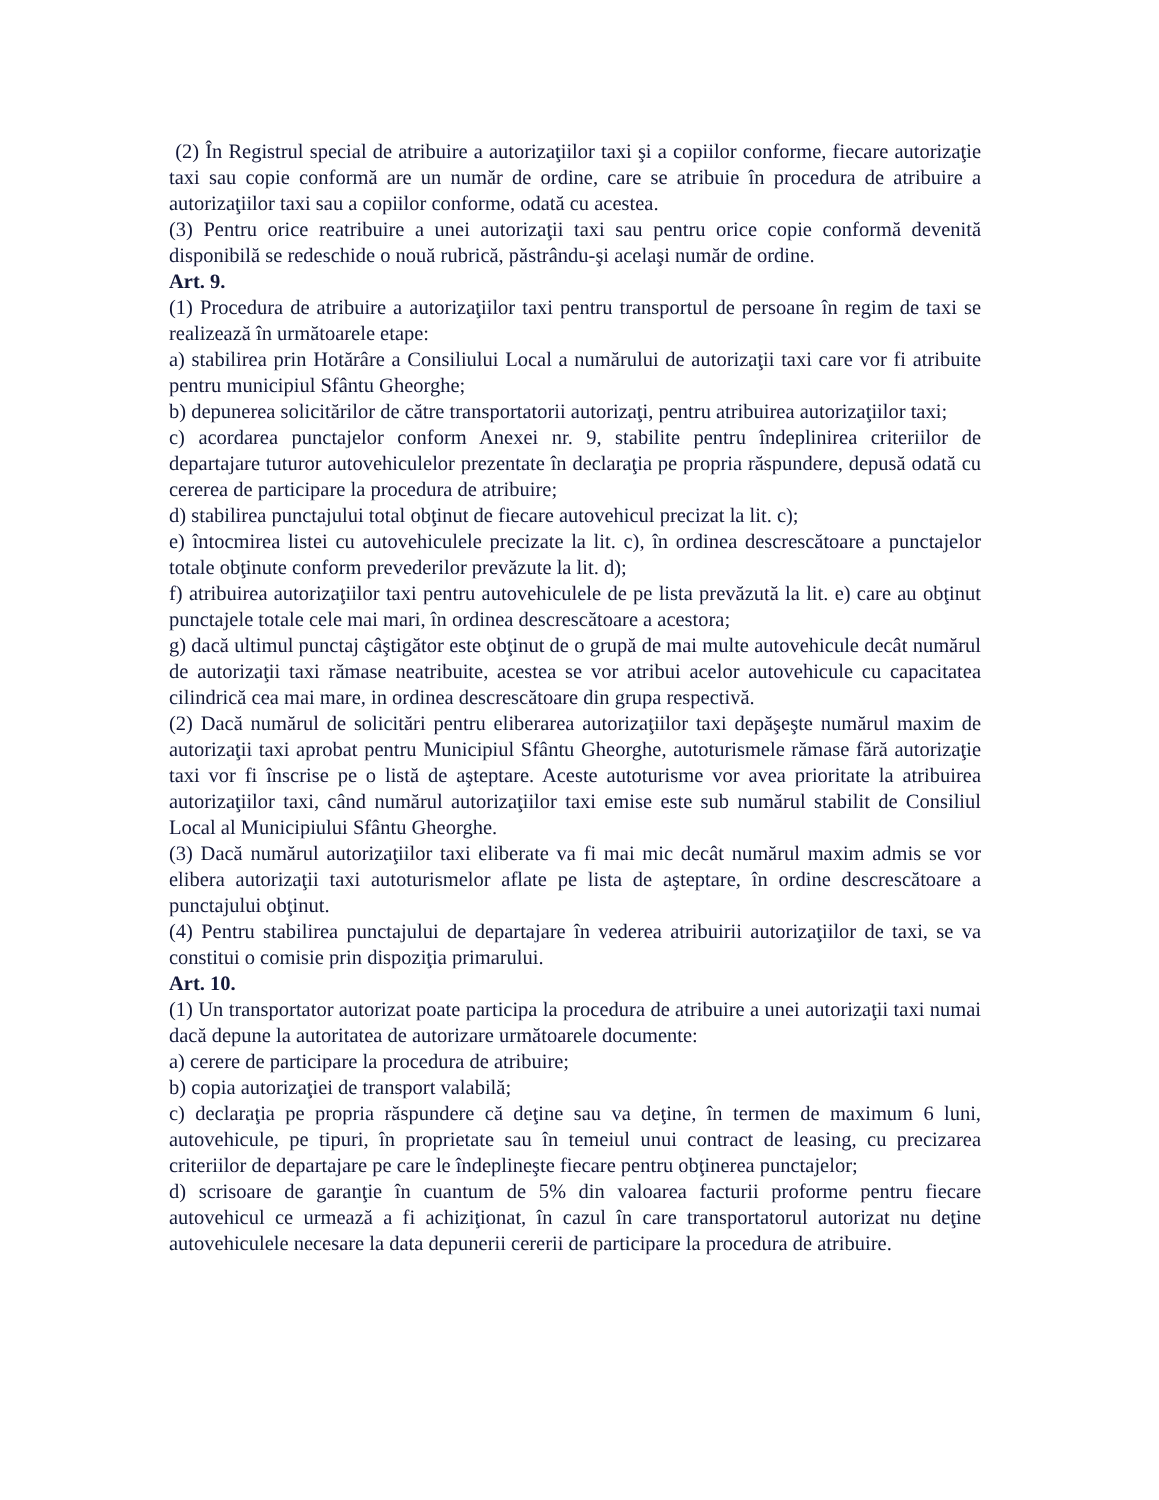(2) În Registrul special de atribuire a autorizaţiilor taxi şi a copiilor conforme, fiecare autorizaţie taxi sau copie conformă are un număr de ordine, care se atribuie în procedura de atribuire a autorizaţiilor taxi sau a copiilor conforme, odată cu acestea.
(3) Pentru orice reatribuire a unei autorizaţii taxi sau pentru orice copie conformă devenită disponibilă se redeschide o nouă rubrică, păstrându-şi acelaşi număr de ordine.
Art. 9.
(1) Procedura de atribuire a autorizaţiilor taxi pentru transportul de persoane în regim de taxi se realizează în următoarele etape:
a) stabilirea prin Hotărâre a Consiliului Local a numărului de autorizaţii taxi care vor fi atribuite pentru municipiul Sfântu Gheorghe;
b) depunerea solicitărilor de către transportatorii autorizaţi, pentru atribuirea autorizaţiilor taxi;
c) acordarea punctajelor conform Anexei nr. 9, stabilite pentru îndeplinirea criteriilor de departajare tuturor autovehiculelor prezentate în declaraţia pe propria răspundere, depusă odată cu cererea de participare la procedura de atribuire;
d) stabilirea punctajului total obţinut de fiecare autovehicul precizat la lit. c);
e) întocmirea listei cu autovehiculele precizate la lit. c), în ordinea descrescătoare a punctajelor totale obţinute conform prevederilor prevăzute la lit. d);
f) atribuirea autorizaţiilor taxi pentru autovehiculele de pe lista prevăzută la lit. e) care au obţinut punctajele totale cele mai mari, în ordinea descrescătoare a acestora;
g) dacă ultimul punctaj câştigător este obţinut de o grupă de mai multe autovehicule decât numărul de autorizaţii taxi rămase neatribuite, acestea se vor atribui acelor autovehicule cu capacitatea cilindrică cea mai mare, in ordinea descrescătoare din grupa respectivă.
(2) Dacă numărul de solicitări pentru eliberarea autorizaţiilor taxi depăşeşte numărul maxim de autorizaţii taxi aprobat pentru Municipiul Sfântu Gheorghe, autoturismele rămase fără autorizaţie taxi vor fi înscrise pe o listă de aşteptare. Aceste autoturisme vor avea prioritate la atribuirea autorizaţiilor taxi, când numărul autorizaţiilor taxi emise este sub numărul stabilit de Consiliul Local al Municipiului Sfântu Gheorghe.
(3) Dacă numărul autorizaţiilor taxi eliberate va fi mai mic decât numărul maxim admis se vor elibera autorizaţii taxi autoturismelor aflate pe lista de aşteptare, în ordine descrescătoare a punctajului obţinut.
(4) Pentru stabilirea punctajului de departajare în vederea atribuirii autorizaţiilor de taxi, se va constitui o comisie prin dispoziţia primarului.
Art. 10.
(1) Un transportator autorizat poate participa la procedura de atribuire a unei autorizaţii taxi numai dacă depune la autoritatea de autorizare următoarele documente:
a) cerere de participare la procedura de atribuire;
b) copia autorizaţiei de transport valabilă;
c) declaraţia pe propria răspundere că deţine sau va deţine, în termen de maximum 6 luni, autovehicule, pe tipuri, în proprietate sau în temeiul unui contract de leasing, cu precizarea criteriilor de departajare pe care le îndeplineşte fiecare pentru obţinerea punctajelor;
d) scrisoare de garanţie în cuantum de 5% din valoarea facturii proforme pentru fiecare autovehicul ce urmează a fi achiziţionat, în cazul în care transportatorul autorizat nu deţine autovehiculele necesare la data depunerii cererii de participare la procedura de atribuire.